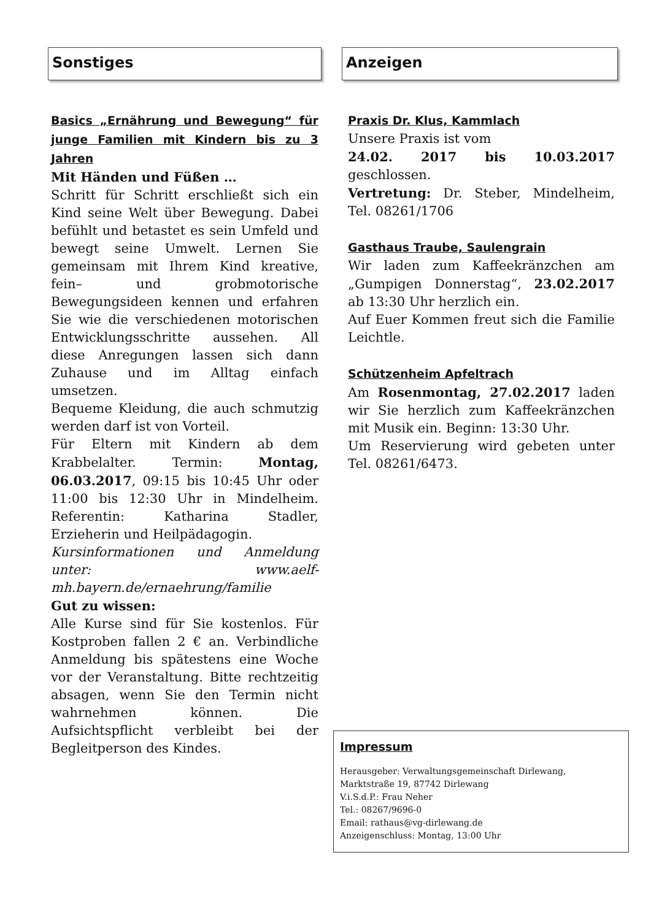Sonstiges
Basics „Ernährung und Bewegung“ für junge Familien mit Kindern bis zu 3 Jahren
Mit Händen und Füßen …
Schritt für Schritt erschließt sich ein Kind seine Welt über Bewegung. Dabei befühlt und betastet es sein Umfeld und bewegt seine Umwelt. Lernen Sie gemeinsam mit Ihrem Kind kreative, fein– und grobmotorische Bewegungsideen kennen und erfahren Sie wie die verschiedenen motorischen Entwicklungsschritte aussehen. All diese Anregungen lassen sich dann Zuhause und im Alltag einfach umsetzen.
Bequeme Kleidung, die auch schmutzig werden darf ist von Vorteil.
Für Eltern mit Kindern ab dem Krabbelalter. Termin: Montag, 06.03.2017, 09:15 bis 10:45 Uhr oder 11:00 bis 12:30 Uhr in Mindelheim. Referentin: Katharina Stadler, Erzieherin und Heilpädagogin.
Kursinformationen und Anmeldung unter: www.aelf-mh.bayern.de/ernaehrung/familie
Gut zu wissen:
Alle Kurse sind für Sie kostenlos. Für Kostproben fallen 2 € an. Verbindliche Anmeldung bis spätestens eine Woche vor der Veranstaltung. Bitte rechtzeitig absagen, wenn Sie den Termin nicht wahrnehmen können. Die Aufsichtspflicht verbleibt bei der Begleitperson des Kindes.
Anzeigen
Praxis Dr. Klus, Kammlach
Unsere Praxis ist vom
24.02. 2017 bis 10.03.2017 geschlossen.
Vertretung: Dr. Steber, Mindelheim, Tel. 08261/1706
Gasthaus Traube, Saulengrain
Wir laden zum Kaffeekränzchen am „Gumpigen Donnerstag“, 23.02.2017 ab 13:30 Uhr herzlich ein.
Auf Euer Kommen freut sich die Familie Leichtle.
Schützenheim Apfeltrach
Am Rosenmontag, 27.02.2017 laden wir Sie herzlich zum Kaffeekränzchen mit Musik ein. Beginn: 13:30 Uhr.
Um Reservierung wird gebeten unter Tel. 08261/6473.
Impressum
Herausgeber: Verwaltungsgemeinschaft Dirlewang,
Marktstraße 19, 87742 Dirlewang
V.i.S.d.P.: Frau Neher
Tel.: 08267/9696-0
Email: rathaus@vg-dirlewang.de
Anzeigenschluss: Montag, 13:00 Uhr